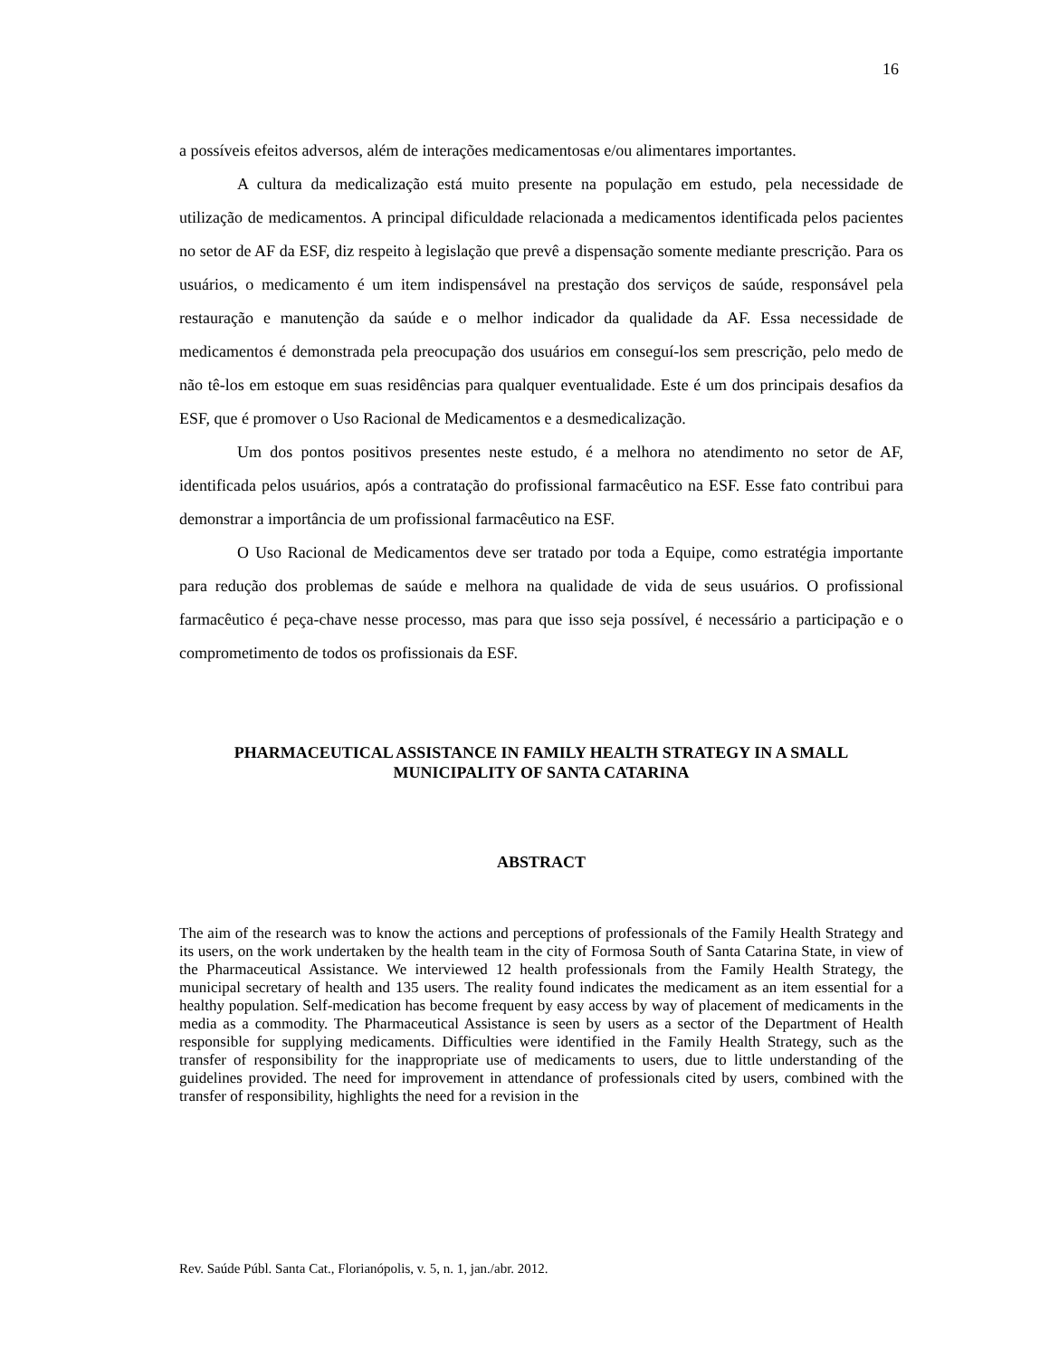16
a possíveis efeitos adversos, além de interações medicamentosas e/ou alimentares importantes.
A cultura da medicalização está muito presente na população em estudo, pela necessidade de utilização de medicamentos. A principal dificuldade relacionada a medicamentos identificada pelos pacientes no setor de AF da ESF, diz respeito à legislação que prevê a dispensação somente mediante prescrição. Para os usuários, o medicamento é um item indispensável na prestação dos serviços de saúde, responsável pela restauração e manutenção da saúde e o melhor indicador da qualidade da AF. Essa necessidade de medicamentos é demonstrada pela preocupação dos usuários em conseguí-los sem prescrição, pelo medo de não tê-los em estoque em suas residências para qualquer eventualidade. Este é um dos principais desafios da ESF, que é promover o Uso Racional de Medicamentos e a desmedicalização.
Um dos pontos positivos presentes neste estudo, é a melhora no atendimento no setor de AF, identificada pelos usuários, após a contratação do profissional farmacêutico na ESF. Esse fato contribui para demonstrar a importância de um profissional farmacêutico na ESF.
O Uso Racional de Medicamentos deve ser tratado por toda a Equipe, como estratégia importante para redução dos problemas de saúde e melhora na qualidade de vida de seus usuários. O profissional farmacêutico é peça-chave nesse processo, mas para que isso seja possível, é necessário a participação e o comprometimento de todos os profissionais da ESF.
PHARMACEUTICAL ASSISTANCE IN FAMILY HEALTH STRATEGY IN A SMALL MUNICIPALITY OF SANTA CATARINA
ABSTRACT
The aim of the research was to know the actions and perceptions of professionals of the Family Health Strategy and its users, on the work undertaken by the health team in the city of Formosa South of Santa Catarina State, in view of the Pharmaceutical Assistance. We interviewed 12 health professionals from the Family Health Strategy, the municipal secretary of health and 135 users. The reality found indicates the medicament as an item essential for a healthy population. Self-medication has become frequent by easy access by way of placement of medicaments in the media as a commodity. The Pharmaceutical Assistance is seen by users as a sector of the Department of Health responsible for supplying medicaments. Difficulties were identified in the Family Health Strategy, such as the transfer of responsibility for the inappropriate use of medicaments to users, due to little understanding of the guidelines provided. The need for improvement in attendance of professionals cited by users, combined with the transfer of responsibility, highlights the need for a revision in the
Rev. Saúde Públ. Santa Cat., Florianópolis, v. 5, n. 1, jan./abr. 2012.